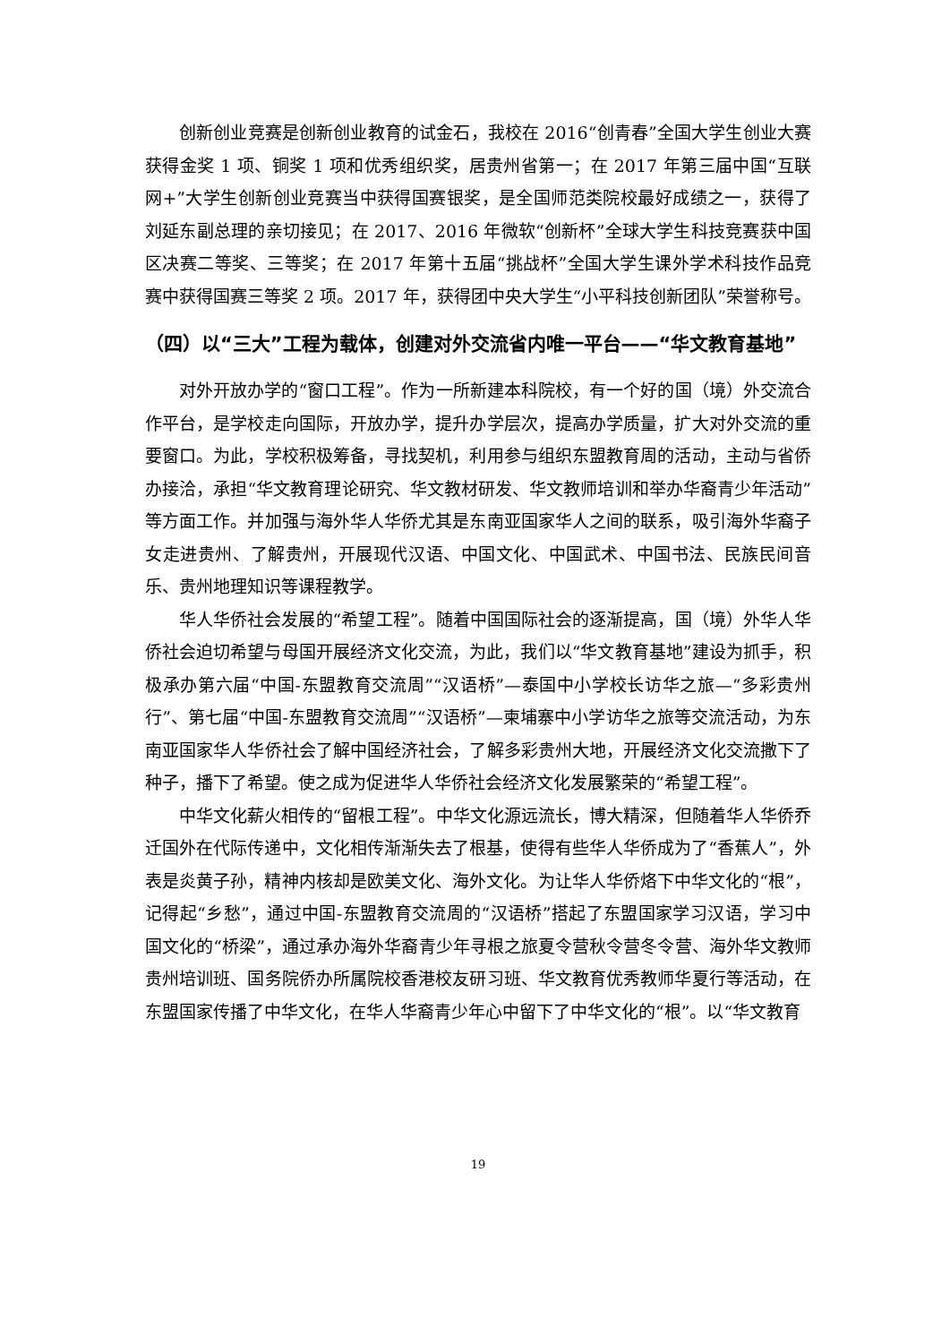创新创业竞赛是创新创业教育的试金石，我校在 2016“创青春”全国大学生创业大赛获得金奖 1 项、铜奖 1 项和优秀组织奖，居贵州省第一；在 2017 年第三届中国“互联网+”大学生创新创业竞赛当中获得国赛银奖，是全国师范类院校最好成绩之一，获得了刘延东副总理的亲切接见；在 2017、2016 年微软“创新杯”全球大学生科技竞赛获中国区决赛二等奖、三等奖；在 2017 年第十五届“挑战杯”全国大学生课外学术科技作品竞赛中获得国赛三等奖 2 项。2017 年，获得团中央大学生“小平科技创新团队”荣誉称号。
（四）以“三大”工程为载体，创建对外交流省内唯一平台——“华文教育基地”
对外开放办学的“窗口工程”。作为一所新建本科院校，有一个好的国（境）外交流合作平台，是学校走向国际，开放办学，提升办学层次，提高办学质量，扩大对外交流的重要窗口。为此，学校积极筹备，寻找契机，利用参与组织东盟教育周的活动，主动与省侨办接洽，承担“华文教育理论研究、华文教材研发、华文教师培训和举办华裔青少年活动”等方面工作。并加强与海外华人华侨尤其是东南亚国家华人之间的联系，吸引海外华裔子女走进贵州、了解贵州，开展现代汉语、中国文化、中国武术、中国书法、民族民间音乐、贵州地理知识等课程教学。
华人华侨社会发展的“希望工程”。随着中国国际社会的逐渐提高，国（境）外华人华侨社会迫切希望与母国开展经济文化交流，为此，我们以“华文教育基地”建设为抓手，积极承办第六届“中国-东盟教育交流周”“汉语桥”—泰国中小学校长访华之旅—“多彩贵州行”、第七届“中国-东盟教育交流周”“汉语桥”—柬埔寨中小学访华之旅等交流活动，为东南亚国家华人华侨社会了解中国经济社会，了解多彩贵州大地，开展经济文化交流撒下了种子，播下了希望。使之成为促进华人华侨社会经济文化发展繁荣的“希望工程”。
中华文化薪火相传的“留根工程”。中华文化源远流长，博大精深，但随着华人华侨乔迁国外在代际传递中，文化相传渐渐失去了根基，使得有些华人华侨成为了“香蕉人”，外表是炎黄子孙，精神内核却是欧美文化、海外文化。为让华人华侨烙下中华文化的“根”，记得起“乡愁”，通过中国-东盟教育交流周的“汉语桥”搭起了东盟国家学习汉语，学习中国文化的“桥梁”，通过承办海外华裔青少年寻根之旅夏令营秋令营冬令营、海外华文教师贵州培训班、国务院侨办所属院校香港校友研习班、华文教育优秀教师华夏行等活动，在东盟国家传播了中华文化，在华人华裔青少年心中留下了中华文化的“根”。以“华文教育
19